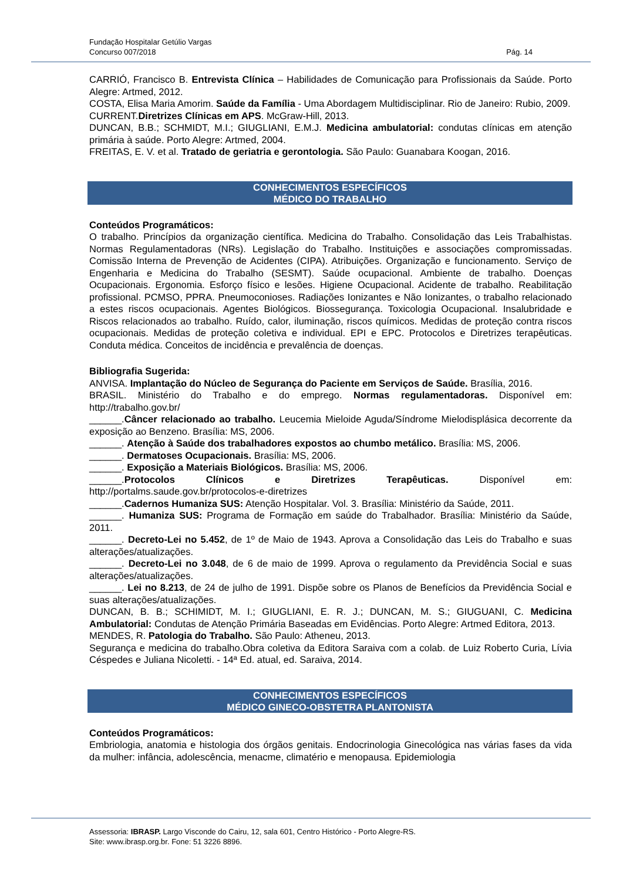Fundação Hospitalar Getúlio Vargas
Concurso 007/2018 Pág. 14
CARRIÓ, Francisco B. Entrevista Clínica – Habilidades de Comunicação para Profissionais da Saúde. Porto Alegre: Artmed, 2012.
COSTA, Elisa Maria Amorim. Saúde da Família - Uma Abordagem Multidisciplinar. Rio de Janeiro: Rubio, 2009.
CURRENT.Diretrizes Clínicas em APS. McGraw-Hill, 2013.
DUNCAN, B.B.; SCHMIDT, M.I.; GIUGLIANI, E.M.J. Medicina ambulatorial: condutas clínicas em atenção primária à saúde. Porto Alegre: Artmed, 2004.
FREITAS, E. V. et al. Tratado de geriatria e gerontologia. São Paulo: Guanabara Koogan, 2016.
CONHECIMENTOS ESPECÍFICOS
MÉDICO DO TRABALHO
Conteúdos Programáticos:
O trabalho. Princípios da organização científica. Medicina do Trabalho. Consolidação das Leis Trabalhistas. Normas Regulamentadoras (NRs). Legislação do Trabalho. Instituições e associações compromissadas. Comissão Interna de Prevenção de Acidentes (CIPA). Atribuições. Organização e funcionamento. Serviço de Engenharia e Medicina do Trabalho (SESMT). Saúde ocupacional. Ambiente de trabalho. Doenças Ocupacionais. Ergonomia. Esforço físico e lesões. Higiene Ocupacional. Acidente de trabalho. Reabilitação profissional. PCMSO, PPRA. Pneumoconioses. Radiações Ionizantes e Não Ionizantes, o trabalho relacionado a estes riscos ocupacionais. Agentes Biológicos. Biossegurança. Toxicologia Ocupacional. Insalubridade e Riscos relacionados ao trabalho. Ruído, calor, iluminação, riscos químicos. Medidas de proteção contra riscos ocupacionais. Medidas de proteção coletiva e individual. EPI e EPC. Protocolos e Diretrizes terapêuticas. Conduta médica. Conceitos de incidência e prevalência de doenças.
Bibliografia Sugerida:
ANVISA. Implantação do Núcleo de Segurança do Paciente em Serviços de Saúde. Brasília, 2016.
BRASIL. Ministério do Trabalho e do emprego. Normas regulamentadoras. Disponível em: http://trabalho.gov.br/
______.Câncer relacionado ao trabalho. Leucemia Mieloide Aguda/Síndrome Mielodisplásica decorrente da exposição ao Benzeno. Brasília: MS, 2006.
______. Atenção à Saúde dos trabalhadores expostos ao chumbo metálico. Brasília: MS, 2006.
______. Dermatoses Ocupacionais. Brasília: MS, 2006.
______. Exposição a Materiais Biológicos. Brasília: MS, 2006.
______.Protocolos Clínicos e Diretrizes Terapêuticas. Disponível em: http://portalms.saude.gov.br/protocolos-e-diretrizes
______.Cadernos Humaniza SUS: Atenção Hospitalar. Vol. 3. Brasília: Ministério da Saúde, 2011.
______. Humaniza SUS: Programa de Formação em saúde do Trabalhador. Brasília: Ministério da Saúde, 2011.
______. Decreto-Lei no 5.452, de 1º de Maio de 1943. Aprova a Consolidação das Leis do Trabalho e suas alterações/atualizações.
______. Decreto-Lei no 3.048, de 6 de maio de 1999. Aprova o regulamento da Previdência Social e suas alterações/atualizações.
______. Lei no 8.213, de 24 de julho de 1991. Dispõe sobre os Planos de Benefícios da Previdência Social e suas alterações/atualizações.
DUNCAN, B. B.; SCHIMIDT, M. I.; GIUGLIANI, E. R. J.; DUNCAN, M. S.; GIUGUANI, C. Medicina Ambulatorial: Condutas de Atenção Primária Baseadas em Evidências. Porto Alegre: Artmed Editora, 2013.
MENDES, R. Patologia do Trabalho. São Paulo: Atheneu, 2013.
Segurança e medicina do trabalho.Obra coletiva da Editora Saraiva com a colab. de Luiz Roberto Curia, Lívia Céspedes e Juliana Nicoletti. - 14ª Ed. atual, ed. Saraiva, 2014.
CONHECIMENTOS ESPECÍFICOS
MÉDICO GINECO-OBSTETRA PLANTONISTA
Conteúdos Programáticos:
Embriologia, anatomia e histologia dos órgãos genitais. Endocrinologia Ginecológica nas várias fases da vida da mulher: infância, adolescência, menacme, climatério e menopausa. Epidemiologia
Assessoria: IBRASP. Largo Visconde do Cairu, 12, sala 601, Centro Histórico - Porto Alegre-RS.
Site: www.ibrasp.org.br. Fone: 51 3226 8896.